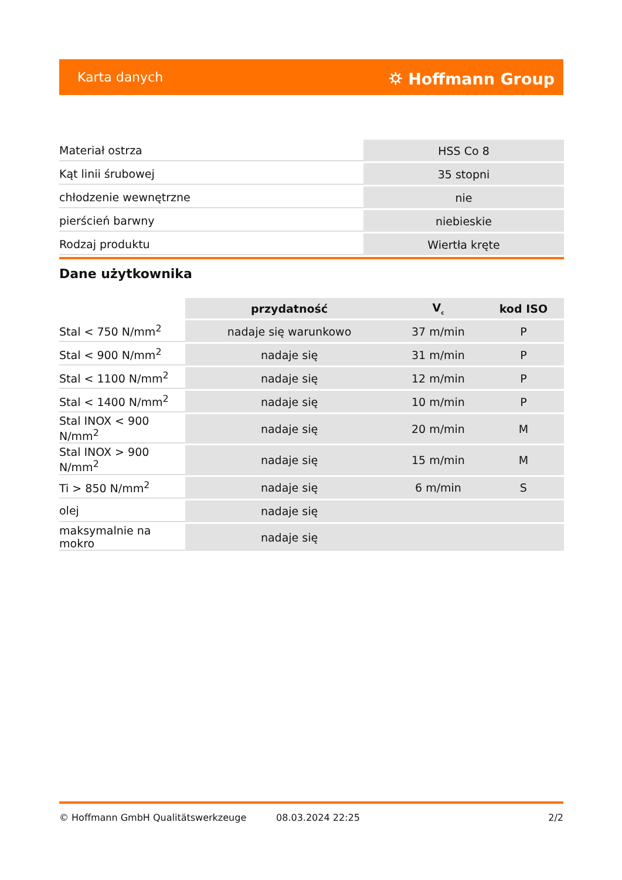Karta danych ⛭ Hoffmann Group
| Materiał ostrza | HSS Co 8 |
| Kąt linii śrubowej | 35 stopni |
| chłodzenie wewnętrzne | nie |
| pierścień barwny | niebieskie |
| Rodzaj produktu | Wiertła kręte |
Dane użytkownika
| | przydatność | V<sub>c</sub> | kod ISO |
| --- | --- | --- | --- |
| Stal < 750 N/mm<sup>2</sup> | nadaje się warunkowo | 37 m/min | P |
| Stal < 900 N/mm<sup>2</sup> | nadaje się | 31 m/min | P |
| Stal < 1100 N/mm<sup>2</sup> | nadaje się | 12 m/min | P |
| Stal < 1400 N/mm<sup>2</sup> | nadaje się | 10 m/min | P |
| Stal INOX < 900 N/mm<sup>2</sup> | nadaje się | 20 m/min | M |
| Stal INOX > 900 N/mm<sup>2</sup> | nadaje się | 15 m/min | M |
| Ti > 850 N/mm<sup>2</sup> | nadaje się | 6 m/min | S |
| olej | nadaje się | | |
| maksymalnie na mokro | nadaje się | | |
© Hoffmann GmbH Qualitätswerkzeuge 08.03.2024 22:25 2/2